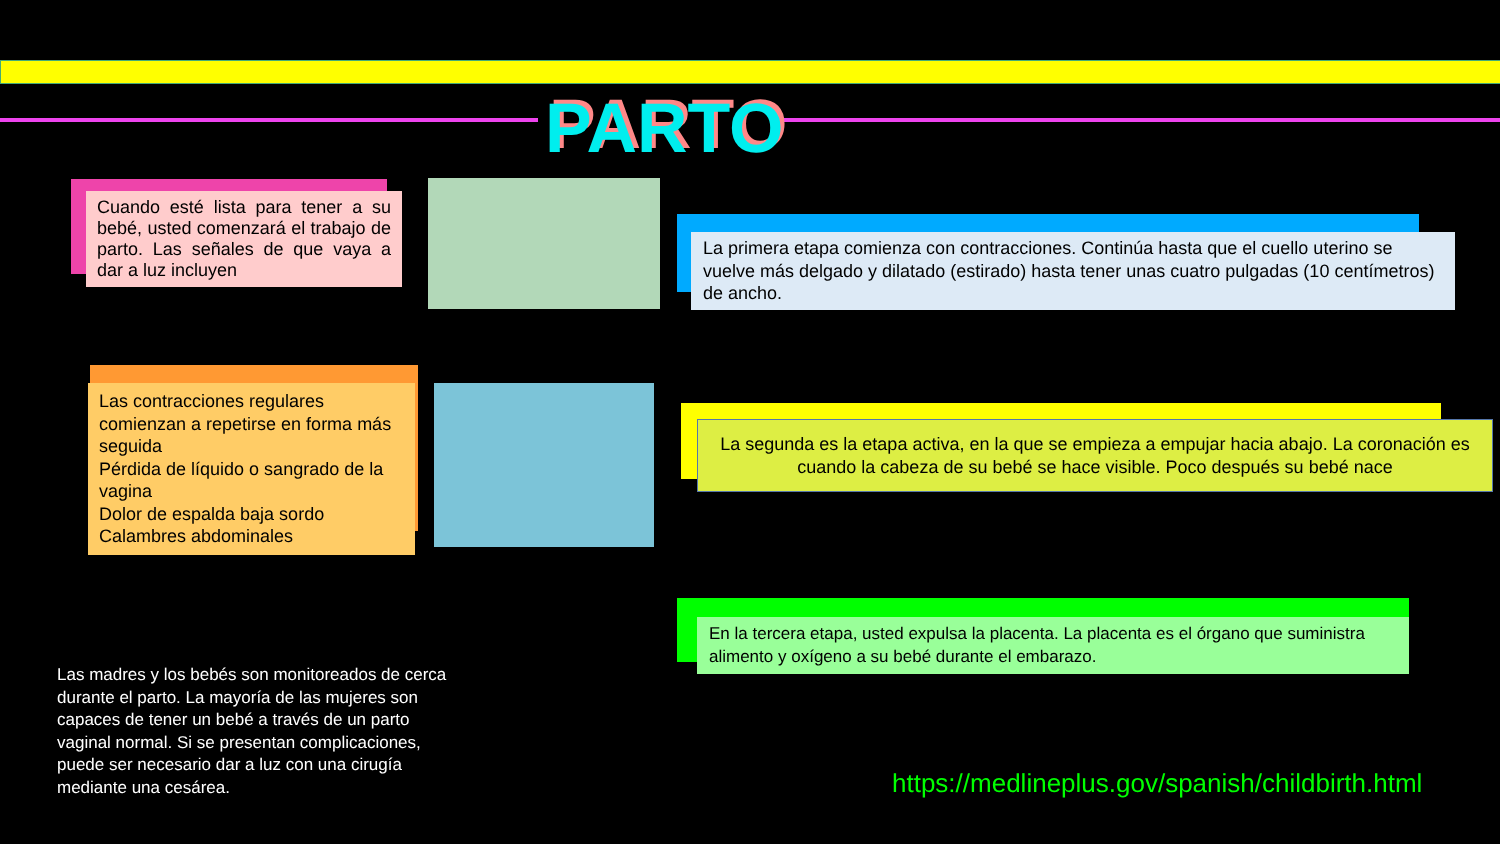PARTO
Cuando esté lista para tener a su bebé, usted comenzará el trabajo de parto. Las señales de que vaya a dar a luz incluyen
Las contracciones regulares comienzan a repetirse en forma más seguida
Pérdida de líquido o sangrado de la vagina
Dolor de espalda baja sordo
Calambres abdominales
La primera etapa comienza con contracciones. Continúa hasta que el cuello uterino se vuelve más delgado y dilatado (estirado) hasta tener unas cuatro pulgadas (10 centímetros) de ancho.
La segunda es la etapa activa, en la que se empieza a empujar hacia abajo. La coronación es cuando la cabeza de su bebé se hace visible. Poco después su bebé nace
En la tercera etapa, usted expulsa la placenta. La placenta es el órgano que suministra alimento y oxígeno a su bebé durante el embarazo.
Las madres y los bebés son monitoreados de cerca durante el parto. La mayoría de las mujeres son capaces de tener un bebé a través de un parto vaginal normal. Si se presentan complicaciones, puede ser necesario dar a luz con una cirugía mediante una cesárea.
https://medlineplus.gov/spanish/childbirth.html